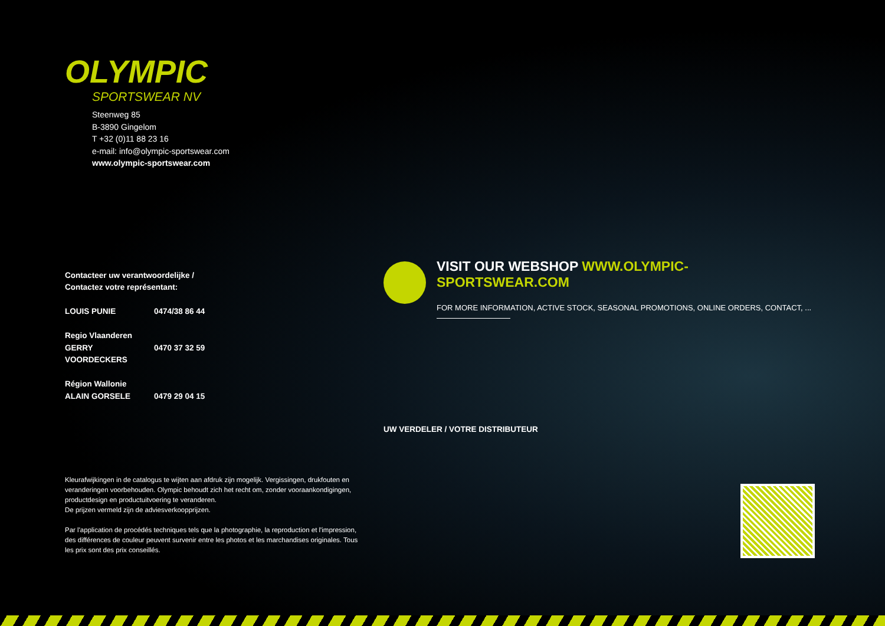OLYMPIC
SPORTSWEAR NV
Steenweg 85
B-3890 Gingelom
T +32 (0)11 88 23 16
e-mail: info@olympic-sportswear.com
www.olympic-sportswear.com
Contacteer uw verantwoordelijke /
Contactez votre représentant:
LOUIS PUNIE 0474/38 86 44
Regio Vlaanderen
GERRY VOORDECKERS 0470 37 32 59
Région Wallonie
ALAIN GORSELE 0479 29 04 15
VISIT OUR WEBSHOP WWW.OLYMPIC-SPORTSWEAR.COM
FOR MORE INFORMATION, ACTIVE STOCK, SEASONAL PROMOTIONS, ONLINE ORDERS, CONTACT, ...
UW VERDELER / VOTRE DISTRIBUTEUR
Kleurafwijkingen in de catalogus te wijten aan afdruk zijn mogelijk. Vergissingen, drukfouten en veranderingen voorbehouden. Olympic behoudt zich het recht om, zonder vooraankondigingen, productdesign en productuitvoering te veranderen.
De prijzen vermeld zijn de adviesverkoopprijzen.
Par l'application de procédés techniques tels que la photographie, la reproduction et l'impression, des différences de couleur peuvent survenir entre les photos et les marchandises originales. Tous les prix sont des prix conseillés.